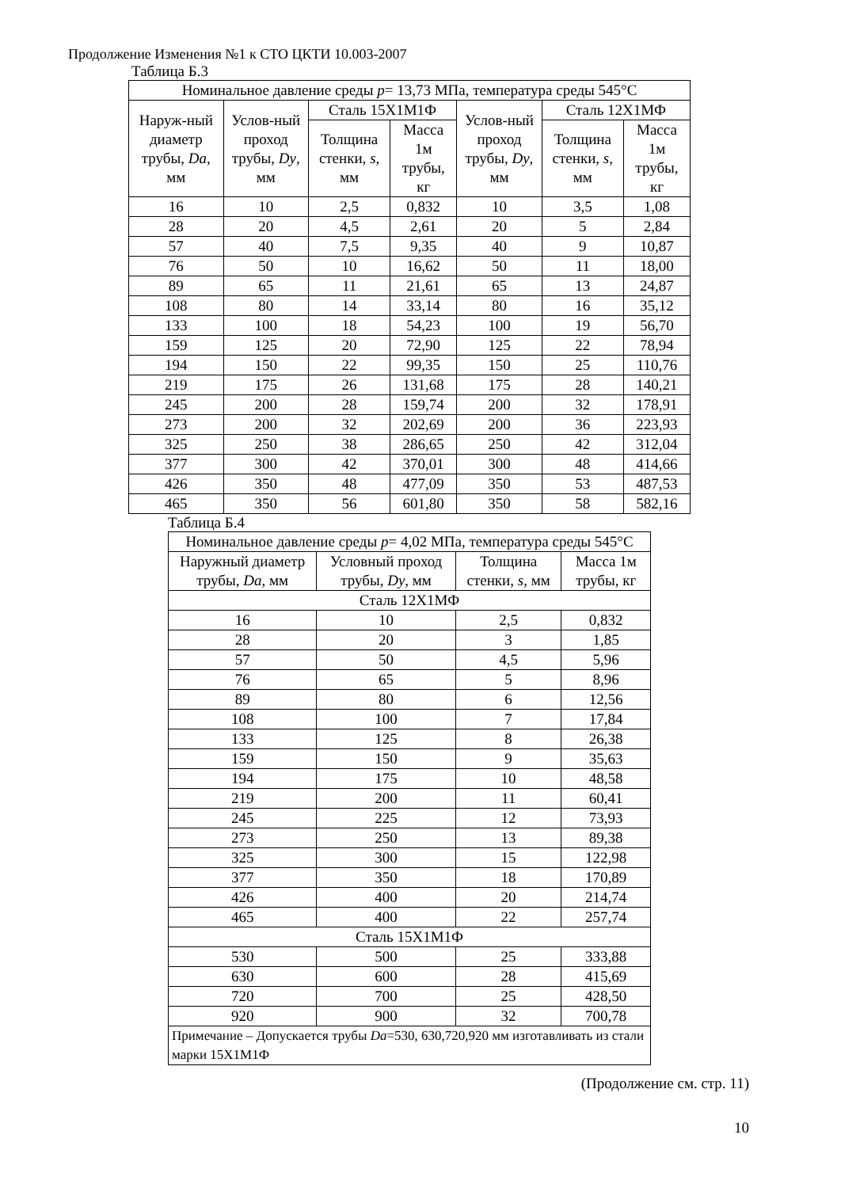Продолжение Изменения №1 к СТО ЦКТИ 10.003-2007
Таблица Б.3
| Номинальное давление среды p = 13,73 МПа, температура среды 545°С | | | | | | |
| --- | --- | --- | --- | --- | --- | --- |
| Наруж-ный диаметр трубы, Da , мм | Услов-ный проход трубы, Dy , мм | Сталь 15Х1М1Ф | | Услов-ный проход трубы, Dy , мм | Сталь 12Х1МФ | |
| | | Толщина стенки, s , мм | Масса 1м трубы, кг | | Толщина стенки, s , мм | Масса 1м трубы, кг |
| 16 | 10 | 2,5 | 0,832 | 10 | 3,5 | 1,08 |
| 28 | 20 | 4,5 | 2,61 | 20 | 5 | 2,84 |
| 57 | 40 | 7,5 | 9,35 | 40 | 9 | 10,87 |
| 76 | 50 | 10 | 16,62 | 50 | 11 | 18,00 |
| 89 | 65 | 11 | 21,61 | 65 | 13 | 24,87 |
| 108 | 80 | 14 | 33,14 | 80 | 16 | 35,12 |
| 133 | 100 | 18 | 54,23 | 100 | 19 | 56,70 |
| 159 | 125 | 20 | 72,90 | 125 | 22 | 78,94 |
| 194 | 150 | 22 | 99,35 | 150 | 25 | 110,76 |
| 219 | 175 | 26 | 131,68 | 175 | 28 | 140,21 |
| 245 | 200 | 28 | 159,74 | 200 | 32 | 178,91 |
| 273 | 200 | 32 | 202,69 | 200 | 36 | 223,93 |
| 325 | 250 | 38 | 286,65 | 250 | 42 | 312,04 |
| 377 | 300 | 42 | 370,01 | 300 | 48 | 414,66 |
| 426 | 350 | 48 | 477,09 | 350 | 53 | 487,53 |
| 465 | 350 | 56 | 601,80 | 350 | 58 | 582,16 |
Таблица Б.4
| Номинальное давление среды p = 4,02 МПа, температура среды 545°С | | | |
| --- | --- | --- | --- |
| Наружный диаметр трубы, Da , мм | Условный проход трубы, Dy , мм | Толщина стенки, s , мм | Масса 1м трубы, кг |
| Сталь 12Х1МФ | | | |
| 16 | 10 | 2,5 | 0,832 |
| 28 | 20 | 3 | 1,85 |
| 57 | 50 | 4,5 | 5,96 |
| 76 | 65 | 5 | 8,96 |
| 89 | 80 | 6 | 12,56 |
| 108 | 100 | 7 | 17,84 |
| 133 | 125 | 8 | 26,38 |
| 159 | 150 | 9 | 35,63 |
| 194 | 175 | 10 | 48,58 |
| 219 | 200 | 11 | 60,41 |
| 245 | 225 | 12 | 73,93 |
| 273 | 250 | 13 | 89,38 |
| 325 | 300 | 15 | 122,98 |
| 377 | 350 | 18 | 170,89 |
| 426 | 400 | 20 | 214,74 |
| 465 | 400 | 22 | 257,74 |
| Сталь 15Х1М1Ф | | | |
| 530 | 500 | 25 | 333,88 |
| 630 | 600 | 28 | 415,69 |
| 720 | 700 | 25 | 428,50 |
| 920 | 900 | 32 | 700,78 |
| Примечание – Допускается трубы Da =530, 630,720,920 мм изготавливать из стали марки 15Х1М1Ф | | | |
(Продолжение см. стр. 11)
10